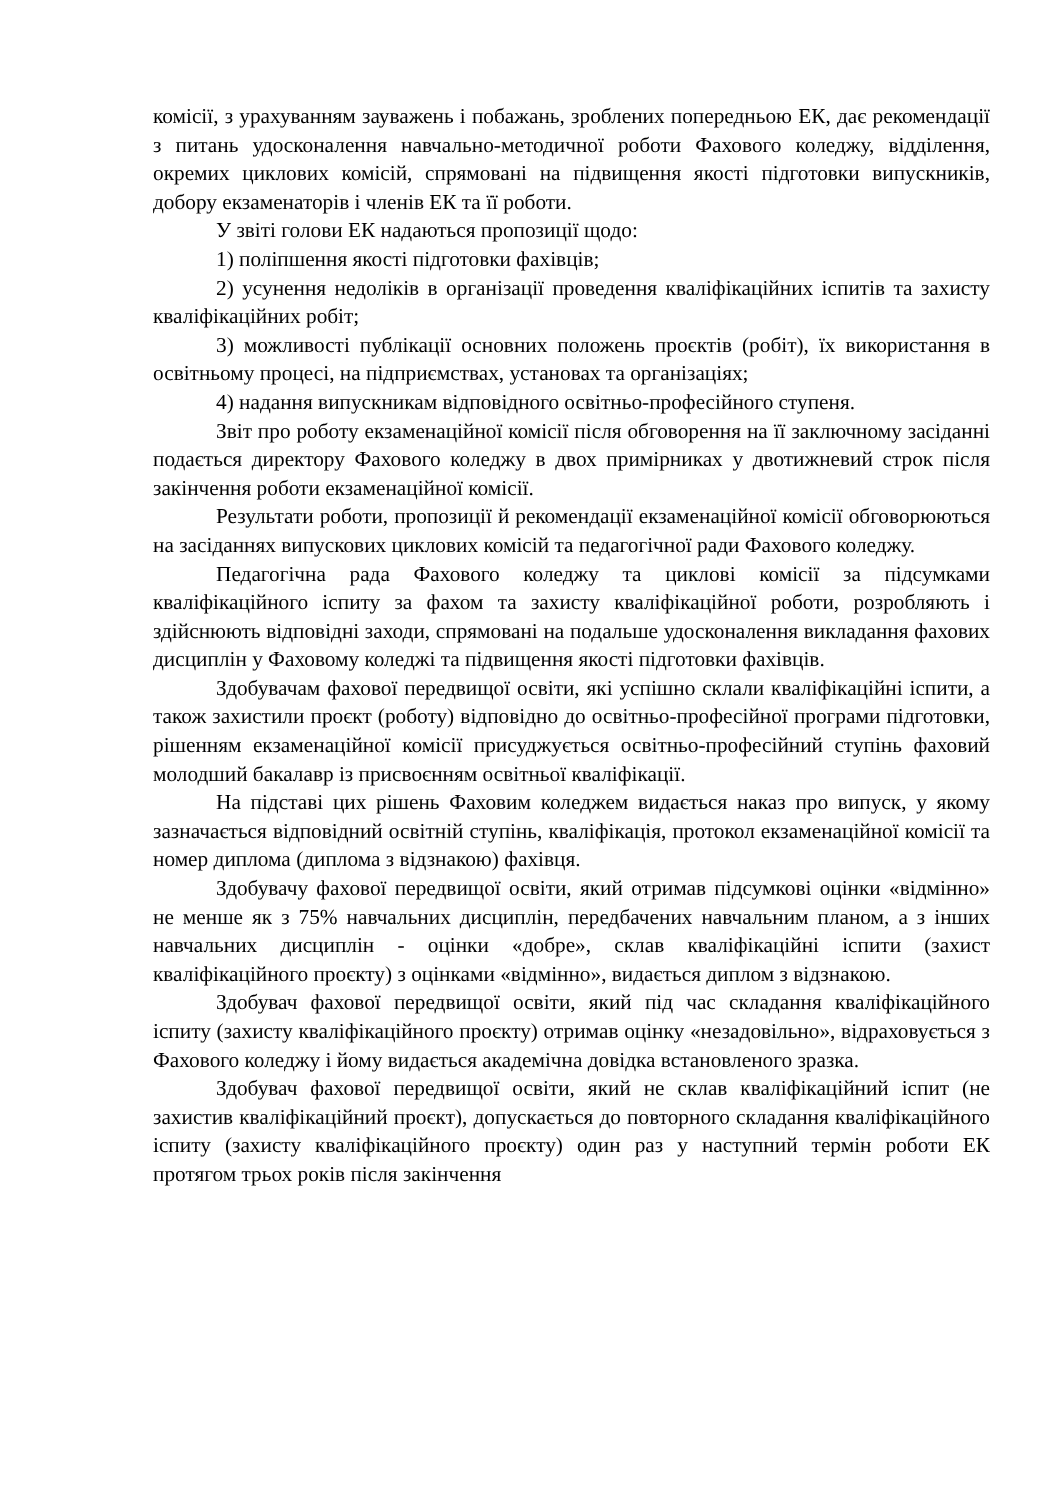комісії, з урахуванням зауважень і побажань, зроблених попередньою ЕК, дає рекомендації з питань удосконалення навчально-методичної роботи Фахового коледжу, відділення, окремих циклових комісій, спрямовані на підвищення якості підготовки випускників, добору екзаменаторів і членів ЕК та її роботи.
У звіті голови ЕК надаються пропозиції щодо:
1) поліпшення якості підготовки фахівців;
2) усунення недоліків в організації проведення кваліфікаційних іспитів та захисту кваліфікаційних робіт;
3) можливості публікації основних положень проєктів (робіт), їх використання в освітньому процесі, на підприємствах, установах та організаціях;
4) надання випускникам відповідного освітньо-професійного ступеня.
Звіт про роботу екзаменаційної комісії після обговорення на її заключному засіданні подається директору Фахового коледжу в двох примірниках у двотижневий строк після закінчення роботи екзаменаційної комісії.
Результати роботи, пропозиції й рекомендації екзаменаційної комісії обговорюються на засіданнях випускових циклових комісій та педагогічної ради Фахового коледжу.
Педагогічна рада Фахового коледжу та циклові комісії за підсумками кваліфікаційного іспиту за фахом та захисту кваліфікаційної роботи, розробляють і здійснюють відповідні заходи, спрямовані на подальше удосконалення викладання фахових дисциплін у Фаховому коледжі та підвищення якості підготовки фахівців.
Здобувачам фахової передвищої освіти, які успішно склали кваліфікаційні іспити, а також захистили проєкт (роботу) відповідно до освітньо-професійної програми підготовки, рішенням екзаменаційної комісії присуджується освітньо-професійний ступінь фаховий молодший бакалавр із присвоєнням освітньої кваліфікації.
На підставі цих рішень Фаховим коледжем видається наказ про випуск, у якому зазначається відповідний освітній ступінь, кваліфікація, протокол екзаменаційної комісії та номер диплома (диплома з відзнакою) фахівця.
Здобувачу фахової передвищої освіти, який отримав підсумкові оцінки «відмінно» не менше як з 75% навчальних дисциплін, передбачених навчальним планом, а з інших навчальних дисциплін - оцінки «добре», склав кваліфікаційні іспити (захист кваліфікаційного проєкту) з оцінками «відмінно», видається диплом з відзнакою.
Здобувач фахової передвищої освіти, який під час складання кваліфікаційного іспиту (захисту кваліфікаційного проєкту) отримав оцінку «незадовільно», відраховується з Фахового коледжу і йому видається академічна довідка встановленого зразка.
Здобувач фахової передвищої освіти, який не склав кваліфікаційний іспит (не захистив кваліфікаційний проєкт), допускається до повторного складання кваліфікаційного іспиту (захисту кваліфікаційного проєкту) один раз у наступний термін роботи ЕК протягом трьох років після закінчення